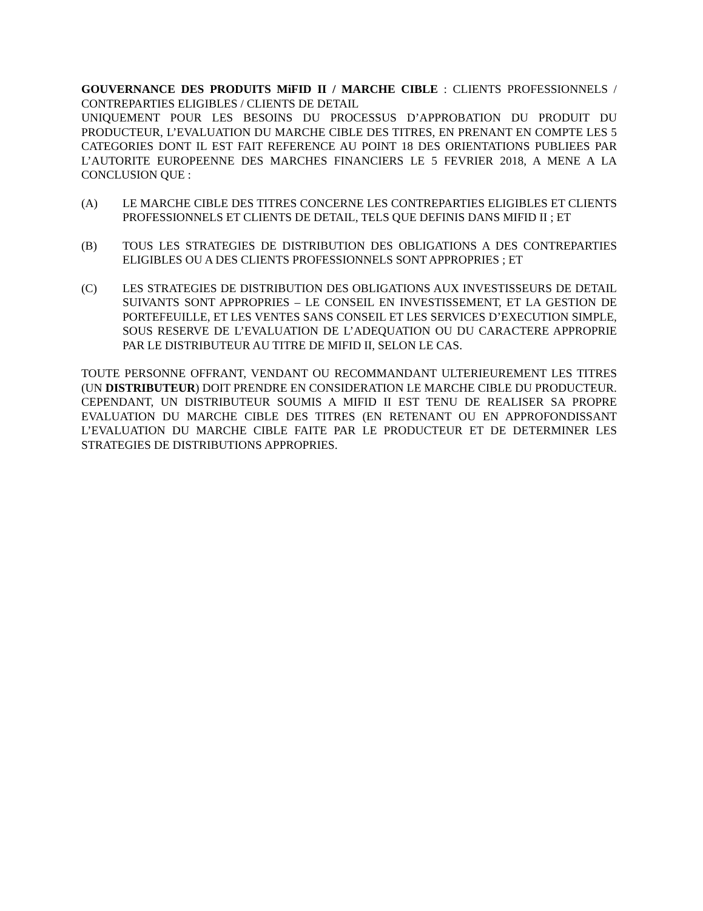GOUVERNANCE DES PRODUITS MiFID II / MARCHE CIBLE : CLIENTS PROFESSIONNELS / CONTREPARTIES ELIGIBLES / CLIENTS DE DETAIL
UNIQUEMENT POUR LES BESOINS DU PROCESSUS D’APPROBATION DU PRODUIT DU PRODUCTEUR, L’EVALUATION DU MARCHE CIBLE DES TITRES, EN PRENANT EN COMPTE LES 5 CATEGORIES DONT IL EST FAIT REFERENCE AU POINT 18 DES ORIENTATIONS PUBLIEES PAR L’AUTORITE EUROPEENNE DES MARCHES FINANCIERS LE 5 FEVRIER 2018, A MENE A LA CONCLUSION QUE :
(A) LE MARCHE CIBLE DES TITRES CONCERNE LES CONTREPARTIES ELIGIBLES ET CLIENTS PROFESSIONNELS ET CLIENTS DE DETAIL, TELS QUE DEFINIS DANS MIFID II ; ET
(B) TOUS LES STRATEGIES DE DISTRIBUTION DES OBLIGATIONS A DES CONTREPARTIES ELIGIBLES OU A DES CLIENTS PROFESSIONNELS SONT APPROPRIES ; ET
(C) LES STRATEGIES DE DISTRIBUTION DES OBLIGATIONS AUX INVESTISSEURS DE DETAIL SUIVANTS SONT APPROPRIES – LE CONSEIL EN INVESTISSEMENT, ET LA GESTION DE PORTEFEUILLE, ET LES VENTES SANS CONSEIL ET LES SERVICES D’EXECUTION SIMPLE, SOUS RESERVE DE L’EVALUATION DE L’ADEQUATION OU DU CARACTERE APPROPRIE PAR LE DISTRIBUTEUR AU TITRE DE MIFID II, SELON LE CAS.
TOUTE PERSONNE OFFRANT, VENDANT OU RECOMMANDANT ULTERIEUREMENT LES TITRES (UN DISTRIBUTEUR) DOIT PRENDRE EN CONSIDERATION LE MARCHE CIBLE DU PRODUCTEUR. CEPENDANT, UN DISTRIBUTEUR SOUMIS A MIFID II EST TENU DE REALISER SA PROPRE EVALUATION DU MARCHE CIBLE DES TITRES (EN RETENANT OU EN APPROFONDISSANT L’EVALUATION DU MARCHE CIBLE FAITE PAR LE PRODUCTEUR ET DE DETERMINER LES STRATEGIES DE DISTRIBUTIONS APPROPRIES.